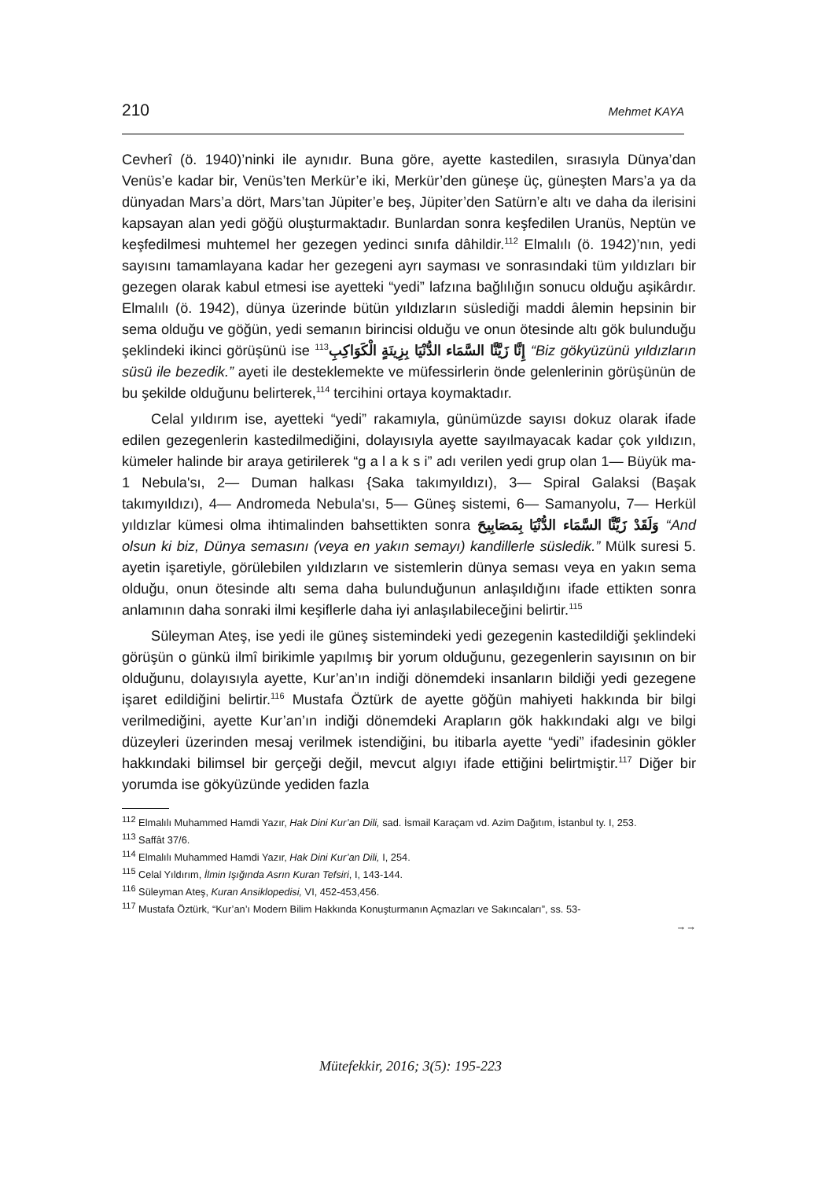210 Mehmet KAYA
Cevherî (ö. 1940)’ninki ile aynıdır. Buna göre, ayette kastedilen, sırasıyla Dünya’dan Venüs’e kadar bir, Venüs’ten Merkür’e iki, Merkür’den güneşe üç, güneşten Mars’a ya da dünyadan Mars’a dört, Mars’tan Jüpiter’e beş, Jüpiter’den Satürn’e altı ve daha da ilerisini kapsayan alan yedi göğü oluşturmaktadır. Bunlardan sonra keşfedilen Uranüs, Neptün ve keşfedilmesi muhtemel her gezegen yedinci sınıfa dâhildir.<sup>112</sup> Elmalılı (ö. 1942)’nın, yedi sayısını tamamlayana kadar her gezegeni ayrı sayması ve sonrasındaki tüm yıldızları bir gezegen olarak kabul etmesi ise ayetteki “yedi” lafzına bağlılığın sonucu olduğu aşikârdır. Elmalılı (ö. 1942), dünya üzerinde bütün yıldızların süslediği maddi âlemin hepsinin bir sema olduğu ve göğün, yedi semanın birincisi olduğu ve onun ötesinde altı gök bulunduğu şeklindeki ikinci görüşünü ise <sup>113</sup>إِنَّا زَيَّنَّا السَّمَاء الدُّنْيَا بِزِينَةٍ الْكَوَاكِبِ “Biz gökyüzünü yıldızların süsü ile bezedik.” ayeti ile desteklemekte ve müfessirlerin önde gelenlerinin görüşünün de bu şekilde olduğunu belirterek,<sup>114</sup> tercihini ortaya koymaktadır.
Celal yıldırım ise, ayetteki “yedi” rakamıyla, günümüzde sayısı dokuz olarak ifade edilen gezegenlerin kastedilmediğini, dolayısıyla ayette sayılmayacak kadar çok yıldızın, kümeler halinde bir araya getirilerek “g a l a k s i” adı verilen yedi grup olan 1— Büyük ma-1 Nebula'sı, 2— Duman halkası {Saka takımyıldızı), 3— Spiral Galaksi (Başak takımyıldızı), 4— Andromeda Nebula'sı, 5— Güneş sistemi, 6— Samanyolu, 7— Herkül yıldızlar kümesi olma ihtimalinden bahsettikten sonra وَلَقَدْ زَيَّنَّا السَّمَاء الدُّنْيَا بِمَصَابِيحَ “And olsun ki biz, Dünya semasını (veya en yakın semayı) kandillerle süsledik.” Mülk suresi 5. ayetin işaretiyle, görülebilen yıldızların ve sistemlerin dünya seması veya en yakın sema olduğu, onun ötesinde altı sema daha bulunduğunun anlaşıldığını ifade ettikten sonra anlamının daha sonraki ilmi keşiflerle daha iyi anlaşılabileceğini belirtir.<sup>115</sup>
Süleyman Ateş, ise yedi ile güneş sistemindeki yedi gezegenin kastedildiği şeklindeki görüşün o günkü ilmî birikimle yapılmış bir yorum olduğunu, gezegenlerin sayısının on bir olduğunu, dolayısıyla ayette, Kur’an’ın indiği dönemdeki insanların bildiği yedi gezegene işaret edildiğini belirtir.<sup>116</sup> Mustafa Öztürk de ayette göğün mahiyeti hakkında bir bilgi verilmediğini, ayette Kur’an’ın indiği dönemdeki Arapların gök hakkındaki algı ve bilgi düzeyleri üzerinden mesaj verilmek istendiğini, bu itibarla ayette “yedi” ifadesinin gökler hakkındaki bilimsel bir gerçeği değil, mevcut algıyı ifade ettiğini belirtmiştir.<sup>117</sup> Diğer bir yorumda ise gökyüzünde yediden fazla
<sup>112</sup> Elmalılı Muhammed Hamdi Yazır, Hak Dini Kur’an Dili, sad. İsmail Karaçam vd. Azim Dağıtım, İstanbul ty. I, 253.
<sup>113</sup> Saffât 37/6.
<sup>114</sup> Elmalılı Muhammed Hamdi Yazır, Hak Dini Kur’an Dili, I, 254.
<sup>115</sup> Celal Yıldırım, İlmin Işığında Asrın Kuran Tefsiri, I, 143-144.
<sup>116</sup> Süleyman Ateş, Kuran Ansiklopedisi, VI, 452-453,456.
<sup>117</sup> Mustafa Öztürk, “Kur’an’ı Modern Bilim Hakkında Konuşturmanın Açmazları ve Sakıncaları”, ss. 53-
→→
Mütefekkir, 2016; 3(5): 195-223